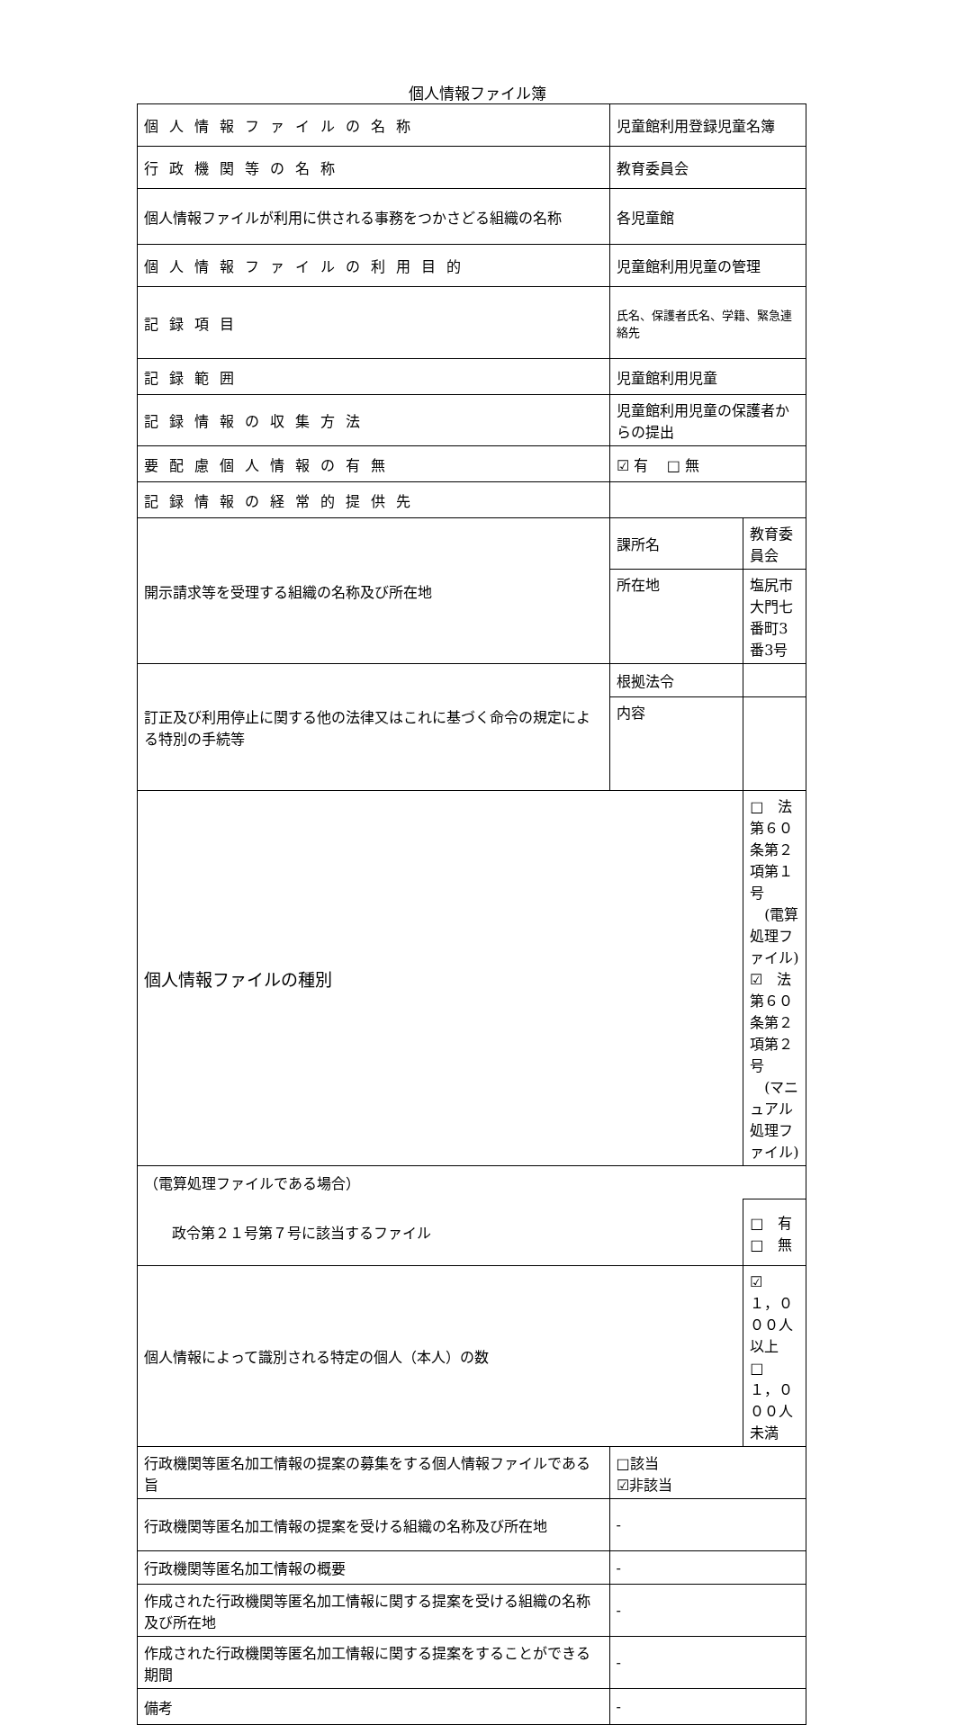個人情報ファイル簿
| 個人情報ファイルの名称 | 児童館利用登録児童名簿 | |
| 行政機関等の名称 | 教育委員会 | |
| 個人情報ファイルが利用に供される事務をつかさどる組織の名称 | 各児童館 | |
| 個人情報ファイルの利用目的 | 児童館利用児童の管理 | |
| 記録項目 | 氏名、保護者氏名、学籍、緊急連絡先 | |
| 記録範囲 | 児童館利用児童 | |
| 記録情報の収集方法 | 児童館利用児童の保護者からの提出 | |
| 要配慮個人情報の有無 | ☑ 有 □ 無 | |
| 記録情報の経常的提供先 | | |
| 開示請求等を受理する組織の名称及び所在地 | 課所名 | 教育委員会 |
| | 所在地 | 塩尻市大門七番町3番3号 |
| 訂正及び利用停止に関する他の法律又はこれに基づく命令の規定による特別の手続等 | 根拠法令 | |
| | 内容 | |
| 個人情報ファイルの種別 | | □ 法第６０条第２項第１号 (電算処理ファイル) ☑ 法第６０条第２項第２号 (マニュアル処理ファイル) |
| （電算処理ファイルである場合） | | |
| 政令第２１号第７号に該当するファイル | | □ 有 □ 無 |
| 個人情報によって識別される特定の個人（本人）の数 | | ☑ １，０００人以上 □ １，０００人未満 |
| 行政機関等匿名加工情報の提案の募集をする個人情報ファイルである旨 | □該当 ☑非該当 | |
| 行政機関等匿名加工情報の提案を受ける組織の名称及び所在地 | - | |
| 行政機関等匿名加工情報の概要 | - | |
| 作成された行政機関等匿名加工情報に関する提案を受ける組織の名称及び所在地 | - | |
| 作成された行政機関等匿名加工情報に関する提案をすることができる期間 | - | |
| 備考 | - | |